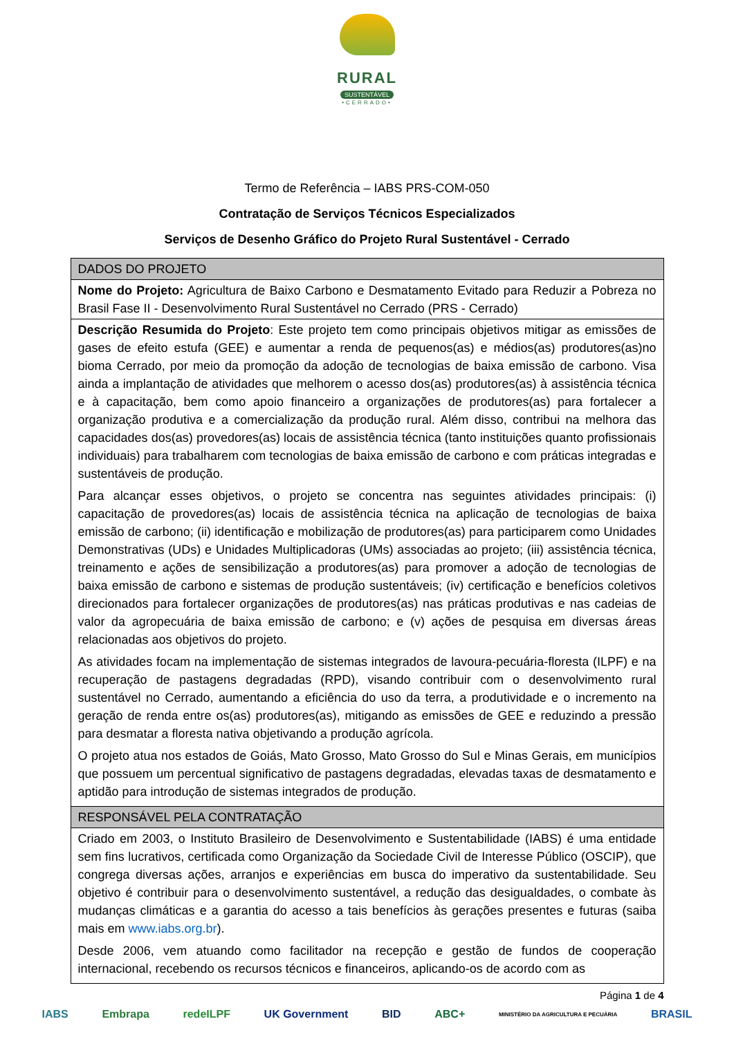RURAL
SUSTENTÁVEL
•CERRADO•
Termo de Referência – IABS PRS-COM-050
Contratação de Serviços Técnicos Especializados
Serviços de Desenho Gráfico do Projeto Rural Sustentável - Cerrado
| DADOS DO PROJETO |
| --- |
| Nome do Projeto: Agricultura de Baixo Carbono e Desmatamento Evitado para Reduzir a Pobreza no Brasil Fase II - Desenvolvimento Rural Sustentável no Cerrado (PRS - Cerrado) |
| Descrição Resumida do Projeto : Este projeto tem como principais objetivos mitigar as emissões de gases de efeito estufa (GEE) e aumentar a renda de pequenos(as) e médios(as) produtores(as)no bioma Cerrado, por meio da promoção da adoção de tecnologias de baixa emissão de carbono. Visa ainda a implantação de atividades que melhorem o acesso dos(as) produtores(as) à assistência técnica e à capacitação, bem como apoio financeiro a organizações de produtores(as) para fortalecer a organização produtiva e a comercialização da produção rural. Além disso, contribui na melhora das capacidades dos(as) provedores(as) locais de assistência técnica (tanto instituições quanto profissionais individuais) para trabalharem com tecnologias de baixa emissão de carbono e com práticas integradas e sustentáveis de produção. Para alcançar esses objetivos, o projeto se concentra nas seguintes atividades principais: (i) capacitação de provedores(as) locais de assistência técnica na aplicação de tecnologias de baixa emissão de carbono; (ii) identificação e mobilização de produtores(as) para participarem como Unidades Demonstrativas (UDs) e Unidades Multiplicadoras (UMs) associadas ao projeto; (iii) assistência técnica, treinamento e ações de sensibilização a produtores(as) para promover a adoção de tecnologias de baixa emissão de carbono e sistemas de produção sustentáveis; (iv) certificação e benefícios coletivos direcionados para fortalecer organizações de produtores(as) nas práticas produtivas e nas cadeias de valor da agropecuária de baixa emissão de carbono; e (v) ações de pesquisa em diversas áreas relacionadas aos objetivos do projeto. As atividades focam na implementação de sistemas integrados de lavoura-pecuária-floresta (ILPF) e na recuperação de pastagens degradadas (RPD), visando contribuir com o desenvolvimento rural sustentável no Cerrado, aumentando a eficiência do uso da terra, a produtividade e o incremento na geração de renda entre os(as) produtores(as), mitigando as emissões de GEE e reduzindo a pressão para desmatar a floresta nativa objetivando a produção agrícola. O projeto atua nos estados de Goiás, Mato Grosso, Mato Grosso do Sul e Minas Gerais, em municípios que possuem um percentual significativo de pastagens degradadas, elevadas taxas de desmatamento e aptidão para introdução de sistemas integrados de produção. |
| RESPONSÁVEL PELA CONTRATAÇÃO |
| Criado em 2003, o Instituto Brasileiro de Desenvolvimento e Sustentabilidade (IABS) é uma entidade sem fins lucrativos, certificada como Organização da Sociedade Civil de Interesse Público (OSCIP), que congrega diversas ações, arranjos e experiências em busca do imperativo da sustentabilidade. Seu objetivo é contribuir para o desenvolvimento sustentável, a redução das desigualdades, o combate às mudanças climáticas e a garantia do acesso a tais benefícios às gerações presentes e futuras (saiba mais em www.iabs.org.br ). Desde 2006, vem atuando como facilitador na recepção e gestão de fundos de cooperação internacional, recebendo os recursos técnicos e financeiros, aplicando-os de acordo com as |
Página 1 de 4
IABS Embrapa redeILPF UK Government BID ABC+ MINISTÉRIO DA AGRICULTURA E PECUÁRIA BRASIL